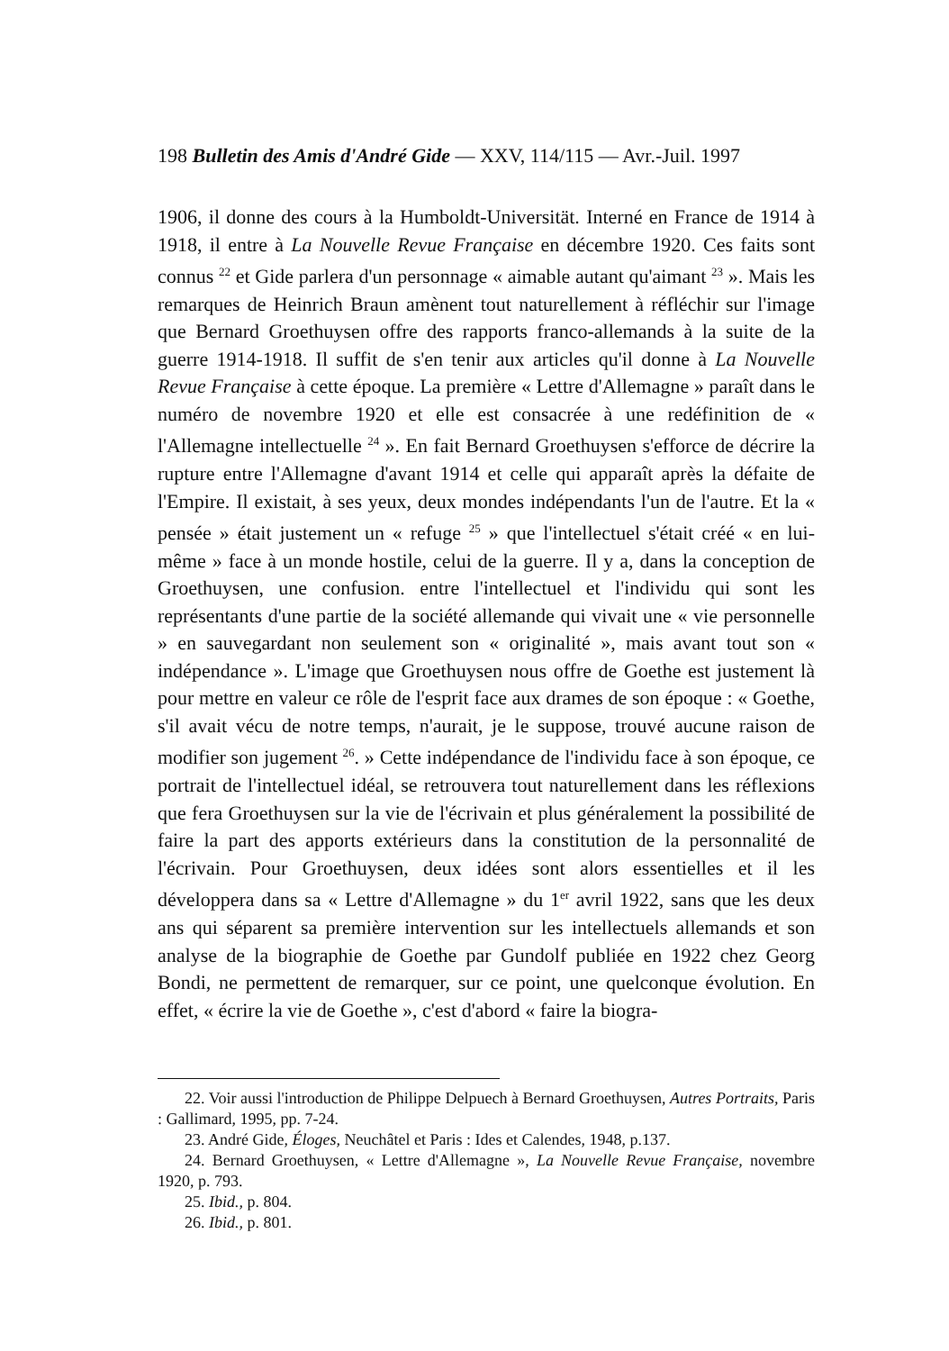198 Bulletin des Amis d'André Gide — XXV, 114/115 — Avr.-Juil. 1997
1906, il donne des cours à la Humboldt-Universität. Interné en France de 1914 à 1918, il entre à La Nouvelle Revue Française en décembre 1920. Ces faits sont connus <sup>22</sup> et Gide parlera d'un personnage « aimable autant qu'aimant <sup>23</sup> ». Mais les remarques de Heinrich Braun amènent tout naturellement à réfléchir sur l'image que Bernard Groethuysen offre des rapports franco-allemands à la suite de la guerre 1914-1918. Il suffit de s'en tenir aux articles qu'il donne à La Nouvelle Revue Française à cette époque. La première « Lettre d'Allemagne » paraît dans le numéro de novembre 1920 et elle est consacrée à une redéfinition de « l'Allemagne intellectuelle <sup>24</sup> ». En fait Bernard Groethuysen s'efforce de décrire la rupture entre l'Allemagne d'avant 1914 et celle qui apparaît après la défaite de l'Empire. Il existait, à ses yeux, deux mondes indépendants l'un de l'autre. Et la « pensée » était justement un « refuge <sup>25</sup> » que l'intellectuel s'était créé « en lui-même » face à un monde hostile, celui de la guerre. Il y a, dans la conception de Groethuysen, une confusion. entre l'intellectuel et l'individu qui sont les représentants d'une partie de la société allemande qui vivait une « vie personnelle » en sauvegardant non seulement son « originalité », mais avant tout son « indépendance ». L'image que Groethuysen nous offre de Goethe est justement là pour mettre en valeur ce rôle de l'esprit face aux drames de son époque : « Goethe, s'il avait vécu de notre temps, n'aurait, je le suppose, trouvé aucune raison de modifier son jugement <sup>26</sup>. » Cette indépendance de l'individu face à son époque, ce portrait de l'intellectuel idéal, se retrouvera tout naturellement dans les réflexions que fera Groethuysen sur la vie de l'écrivain et plus généralement la possibilité de faire la part des apports extérieurs dans la constitution de la personnalité de l'écrivain. Pour Groethuysen, deux idées sont alors essentielles et il les développera dans sa « Lettre d'Allemagne » du 1<sup>er</sup> avril 1922, sans que les deux ans qui séparent sa première intervention sur les intellectuels allemands et son analyse de la biographie de Goethe par Gundolf publiée en 1922 chez Georg Bondi, ne permettent de remarquer, sur ce point, une quelconque évolution. En effet, « écrire la vie de Goethe », c'est d'abord « faire la biogra-
22. Voir aussi l'introduction de Philippe Delpuech à Bernard Groethuysen, Autres Portraits, Paris : Gallimard, 1995, pp. 7-24.
23. André Gide, Éloges, Neuchâtel et Paris : Ides et Calendes, 1948, p.137.
24. Bernard Groethuysen, « Lettre d'Allemagne », La Nouvelle Revue Française, novembre 1920, p. 793.
25. Ibid., p. 804.
26. Ibid., p. 801.